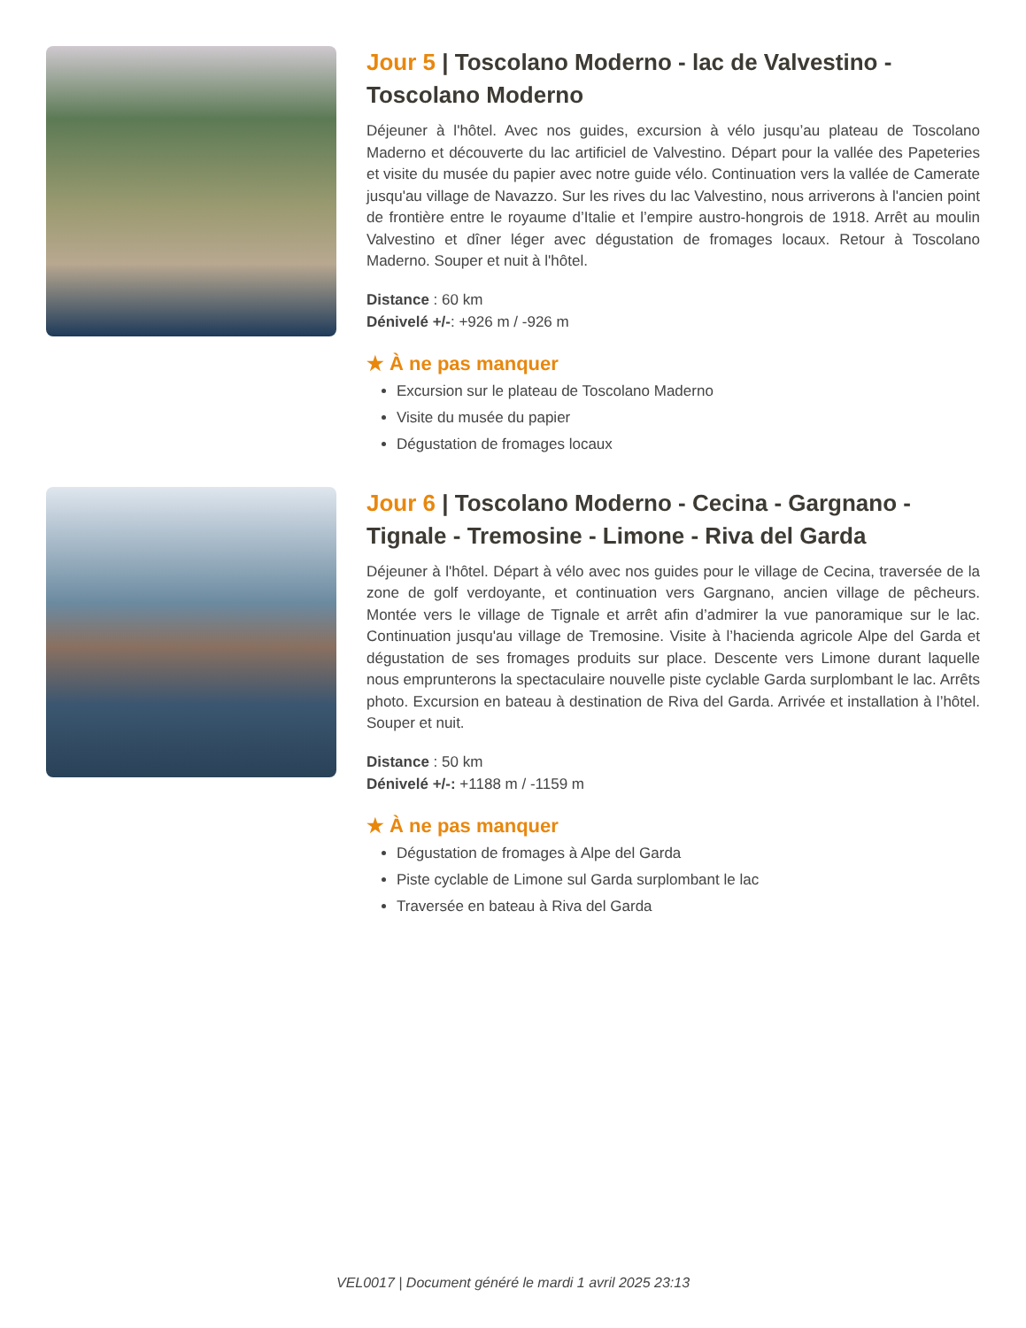Jour 5 | Toscolano Moderno - lac de Valvestino - Toscolano Moderno
Déjeuner à l'hôtel. Avec nos guides, excursion à vélo jusqu’au plateau de Toscolano Maderno et découverte du lac artificiel de Valvestino. Départ pour la vallée des Papeteries et visite du musée du papier avec notre guide vélo. Continuation vers la vallée de Camerate jusqu'au village de Navazzo. Sur les rives du lac Valvestino, nous arriverons à l'ancien point de frontière entre le royaume d’Italie et l’empire austro-hongrois de 1918. Arrêt au moulin Valvestino et dîner léger avec dégustation de fromages locaux. Retour à Toscolano Maderno. Souper et nuit à l'hôtel.
Distance : 60 km
Dénivelé +/-: +926 m / -926 m
★ À ne pas manquer
Excursion sur le plateau de Toscolano Maderno
Visite du musée du papier
Dégustation de fromages locaux
Jour 6 | Toscolano Moderno - Cecina - Gargnano - Tignale - Tremosine - Limone - Riva del Garda
Déjeuner à l'hôtel. Départ à vélo avec nos guides pour le village de Cecina, traversée de la zone de golf verdoyante, et continuation vers Gargnano, ancien village de pêcheurs. Montée vers le village de Tignale et arrêt afin d’admirer la vue panoramique sur le lac. Continuation jusqu'au village de Tremosine. Visite à l’hacienda agricole Alpe del Garda et dégustation de ses fromages produits sur place. Descente vers Limone durant laquelle nous emprunterons la spectaculaire nouvelle piste cyclable Garda surplombant le lac. Arrêts photo. Excursion en bateau à destination de Riva del Garda. Arrivée et installation à l’hôtel. Souper et nuit.
Distance : 50 km
Dénivelé +/-: +1188 m / -1159 m
★ À ne pas manquer
Dégustation de fromages à Alpe del Garda
Piste cyclable de Limone sul Garda surplombant le lac
Traversée en bateau à Riva del Garda
VEL0017 | Document généré le mardi 1 avril 2025 23:13